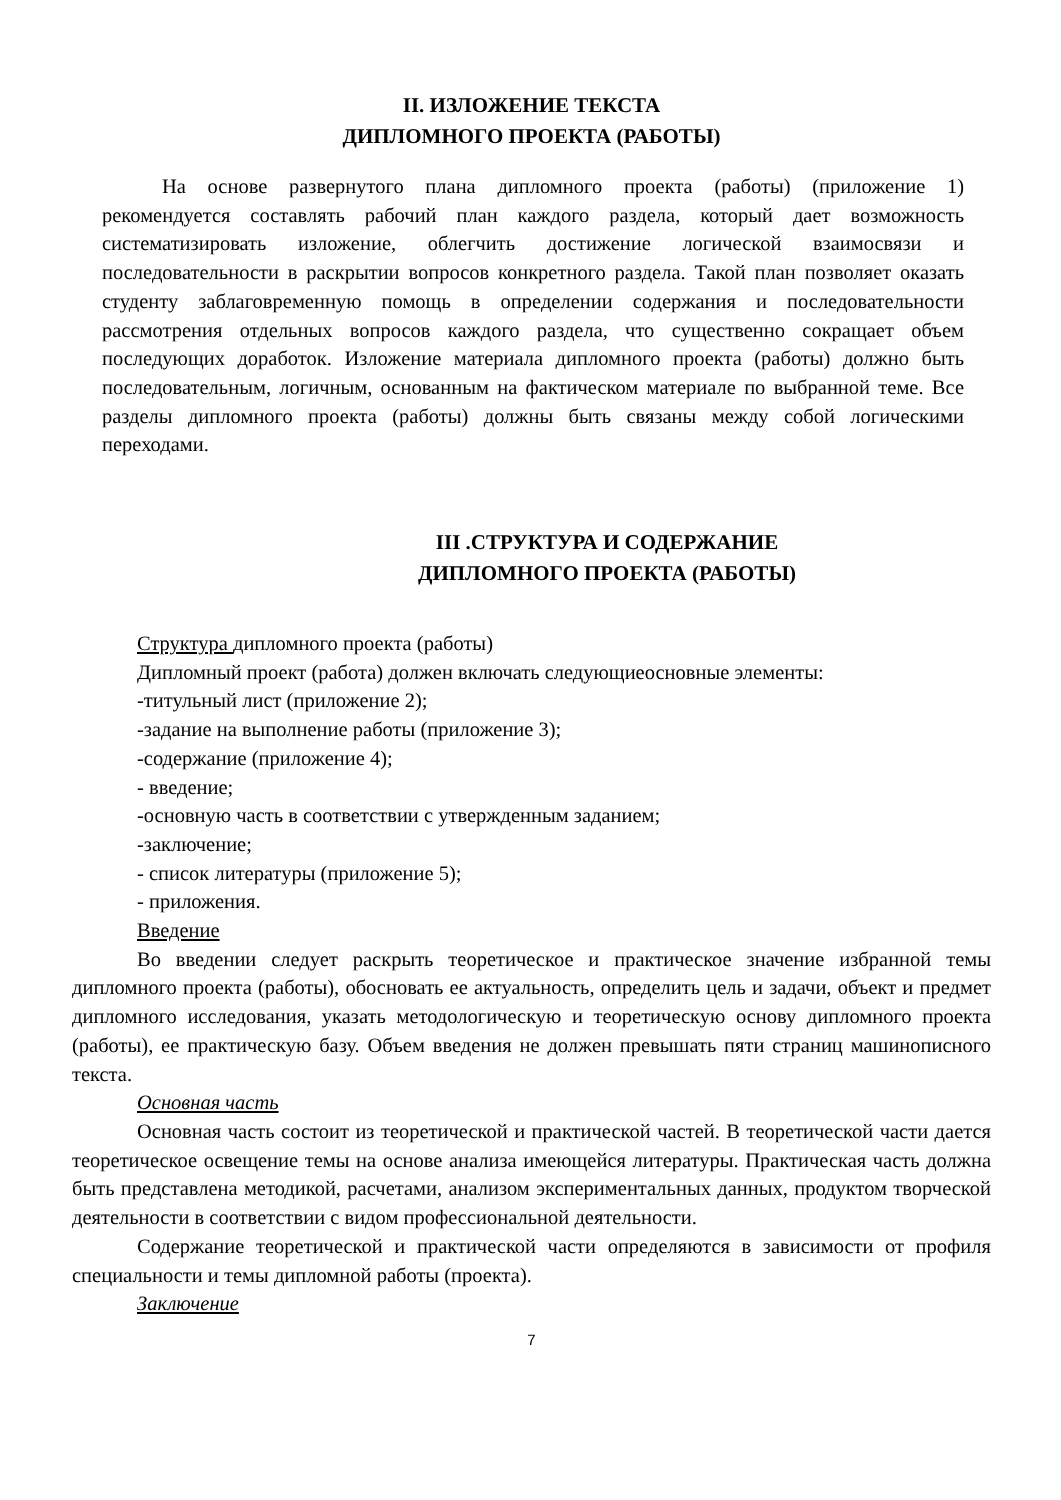II. ИЗЛОЖЕНИЕ ТЕКСТА
ДИПЛОМНОГО ПРОЕКТА (РАБОТЫ)
На основе развернутого плана дипломного проекта (работы) (приложение 1) рекомендуется составлять рабочий план каждого раздела, который дает возможность систематизировать изложение, облегчить достижение логической взаимосвязи и последовательности в раскрытии вопросов конкретного раздела. Такой план позволяет оказать студенту заблаговременную помощь в определении содержания и последовательности рассмотрения отдельных вопросов каждого раздела, что существенно сокращает объем последующих доработок. Изложение материала дипломного проекта (работы) должно быть последовательным, логичным, основанным на фактическом материале по выбранной теме. Все разделы дипломного проекта (работы) должны быть связаны между собой логическими переходами.
III .СТРУКТУРА И СОДЕРЖАНИЕ
ДИПЛОМНОГО ПРОЕКТА (РАБОТЫ)
Структура дипломного проекта (работы)
Дипломный проект (работа) должен включать следующиеосновные элементы:
-титульный лист (приложение 2);
-задание на выполнение работы (приложение 3);
-содержание (приложение 4);
- введение;
-основную часть в соответствии с утвержденным заданием;
-заключение;
- список литературы (приложение 5);
- приложения.
Введение
Во введении следует раскрыть теоретическое и практическое значение избранной темы дипломного проекта (работы), обосновать ее актуальность, определить цель и задачи, объект и предмет дипломного исследования, указать методологическую и теоретическую основу дипломного проекта (работы), ее практическую базу. Объем введения не должен превышать пяти страниц машинописного текста.
Основная часть
Основная часть состоит из теоретической и практической частей. В теоретической части дается теоретическое освещение темы на основе анализа имеющейся литературы. Практическая часть должна быть представлена методикой, расчетами, анализом экспериментальных данных, продуктом творческой деятельности в соответствии с видом профессиональной деятельности.
Содержание теоретической и практической части определяются в зависимости от профиля специальности и темы дипломной работы (проекта).
Заключение
7